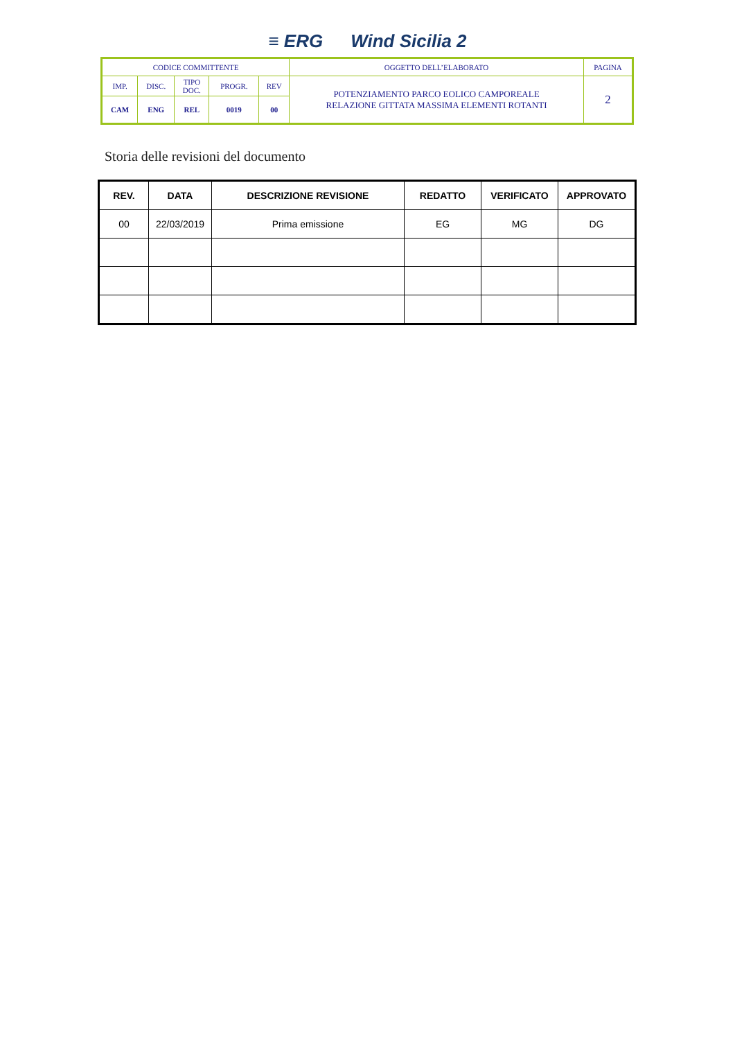≡ ERG Wind Sicilia 2
| CODICE COMMITTENTE | | | | | OGGETTO DELL’ELABORATO | PAGINA |
| IMP. | DISC. | TIPO DOC. | PROGR. | REV | POTENZIAMENTO PARCO EOLICO CAMPOREALE RELAZIONE GITTATA MASSIMA ELEMENTI ROTANTI | 2 |
| CAM | ENG | REL | 0019 | 00 | | |
Storia delle revisioni del documento
| REV. | DATA | DESCRIZIONE REVISIONE | REDATTO | VERIFICATO | APPROVATO |
| --- | --- | --- | --- | --- | --- |
| 00 | 22/03/2019 | Prima emissione | EG | MG | DG |